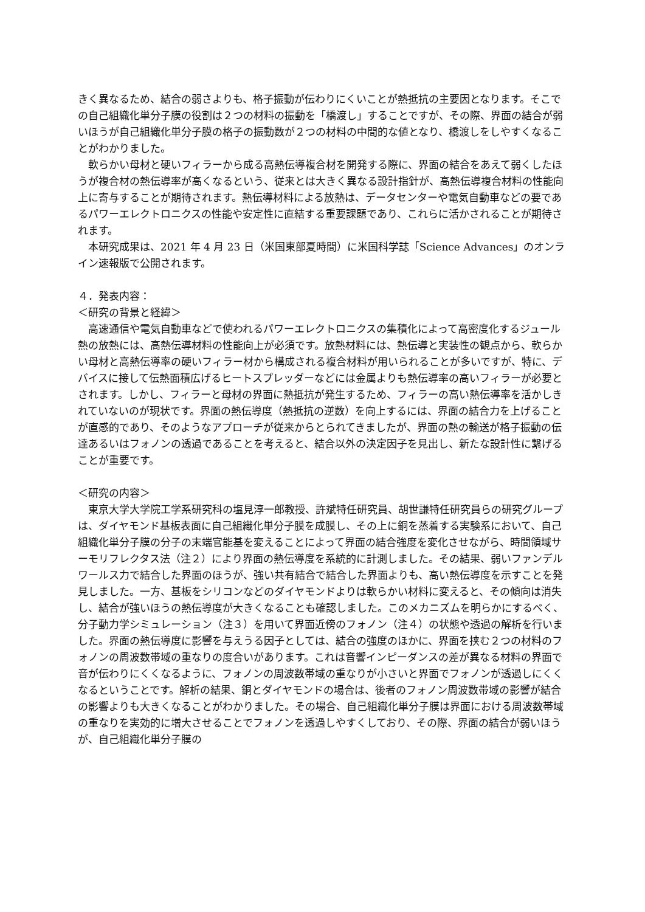きく異なるため、結合の弱さよりも、格子振動が伝わりにくいことが熱抵抗の主要因となります。そこでの自己組織化単分子膜の役割は２つの材料の振動を「橋渡し」することですが、その際、界面の結合が弱いほうが自己組織化単分子膜の格子の振動数が２つの材料の中間的な値となり、橋渡しをしやすくなることがわかりました。
軟らかい母材と硬いフィラーから成る高熱伝導複合材を開発する際に、界面の結合をあえて弱くしたほうが複合材の熱伝導率が高くなるという、従来とは大きく異なる設計指針が、高熱伝導複合材料の性能向上に寄与することが期待されます。熱伝導材料による放熱は、データセンターや電気自動車などの要であるパワーエレクトロニクスの性能や安定性に直結する重要課題であり、これらに活かされることが期待されます。
本研究成果は、2021 年 4 月 23 日（米国東部夏時間）に米国科学誌「Science Advances」のオンライン速報版で公開されます。
４．発表内容：
＜研究の背景と経緯＞
高速通信や電気自動車などで使われるパワーエレクトロニクスの集積化によって高密度化するジュール熱の放熱には、高熱伝導材料の性能向上が必須です。放熱材料には、熱伝導と実装性の観点から、軟らかい母材と高熱伝導率の硬いフィラー材から構成される複合材料が用いられることが多いですが、特に、デバイスに接して伝熱面積広げるヒートスプレッダーなどには金属よりも熱伝導率の高いフィラーが必要とされます。しかし、フィラーと母材の界面に熱抵抗が発生するため、フィラーの高い熱伝導率を活かしきれていないのが現状です。界面の熱伝導度（熱抵抗の逆数）を向上するには、界面の結合力を上げることが直感的であり、そのようなアプローチが従来からとられてきましたが、界面の熱の輸送が格子振動の伝達あるいはフォノンの透過であることを考えると、結合以外の決定因子を見出し、新たな設計性に繋げることが重要です。
＜研究の内容＞
東京大学大学院工学系研究科の塩見淳一郎教授、許斌特任研究員、胡世謙特任研究員らの研究グループは、ダイヤモンド基板表面に自己組織化単分子膜を成膜し、その上に銅を蒸着する実験系において、自己組織化単分子膜の分子の末端官能基を変えることによって界面の結合強度を変化させながら、時間領域サーモリフレクタス法（注２）により界面の熱伝導度を系統的に計測しました。その結果、弱いファンデルワールス力で結合した界面のほうが、強い共有結合で結合した界面よりも、高い熱伝導度を示すことを発見しました。一方、基板をシリコンなどのダイヤモンドよりは軟らかい材料に変えると、その傾向は消失し、結合が強いほうの熱伝導度が大きくなることも確認しました。このメカニズムを明らかにするべく、分子動力学シミュレーション（注３）を用いて界面近傍のフォノン（注４）の状態や透過の解析を行いました。界面の熱伝導度に影響を与えうる因子としては、結合の強度のほかに、界面を挟む２つの材料のフォノンの周波数帯域の重なりの度合いがあります。これは音響インピーダンスの差が異なる材料の界面で音が伝わりにくくなるように、フォノンの周波数帯域の重なりが小さいと界面でフォノンが透過しにくくなるということです。解析の結果、銅とダイヤモンドの場合は、後者のフォノン周波数帯域の影響が結合の影響よりも大きくなることがわかりました。その場合、自己組織化単分子膜は界面における周波数帯域の重なりを実効的に増大させることでフォノンを透過しやすくしており、その際、界面の結合が弱いほうが、自己組織化単分子膜の